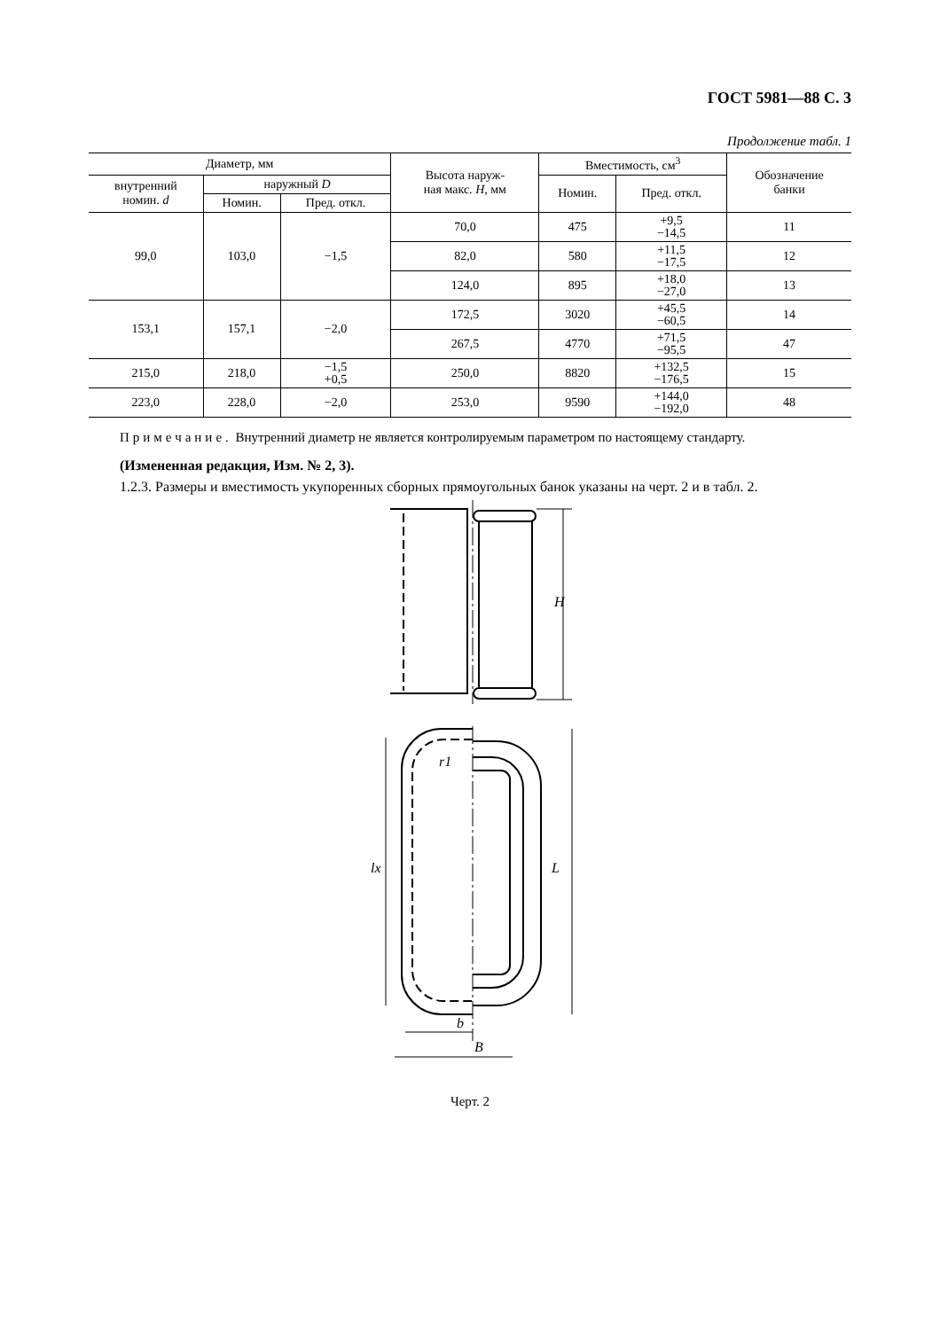ГОСТ 5981—88 С. 3
Продолжение табл. 1
| Диаметр, мм | | | Высота наруж- ная макс. H , мм | Вместимость, см<sup>3</sup> | | Обозначение банки |
| --- | --- | --- | --- | --- | --- | --- |
| внутренний номин. d | наружный D | | | Номин. | Пред. откл. | |
| | Номин. | Пред. откл. | | | | |
| 99,0 | 103,0 | −1,5 | 70,0 | 475 | +9,5 −14,5 | 11 |
| | | | 82,0 | 580 | +11,5 −17,5 | 12 |
| | | | 124,0 | 895 | +18,0 −27,0 | 13 |
| 153,1 | 157,1 | −2,0 | 172,5 | 3020 | +45,5 −60,5 | 14 |
| | | | 267,5 | 4770 | +71,5 −95,5 | 47 |
| 215,0 | 218,0 | −1,5 +0,5 | 250,0 | 8820 | +132,5 −176,5 | 15 |
| 223,0 | 228,0 | −2,0 | 253,0 | 9590 | +144,0 −192,0 | 48 |
Примечание. Внутренний диаметр не является контролируемым параметром по настоящему стандарту.
(Измененная редакция, Изм. № 2, 3).
1.2.3. Размеры и вместимость укупоренных сборных прямоугольных банок указаны на черт. 2 и в табл. 2.
H
r1
lx
L
b
B
Черт. 2